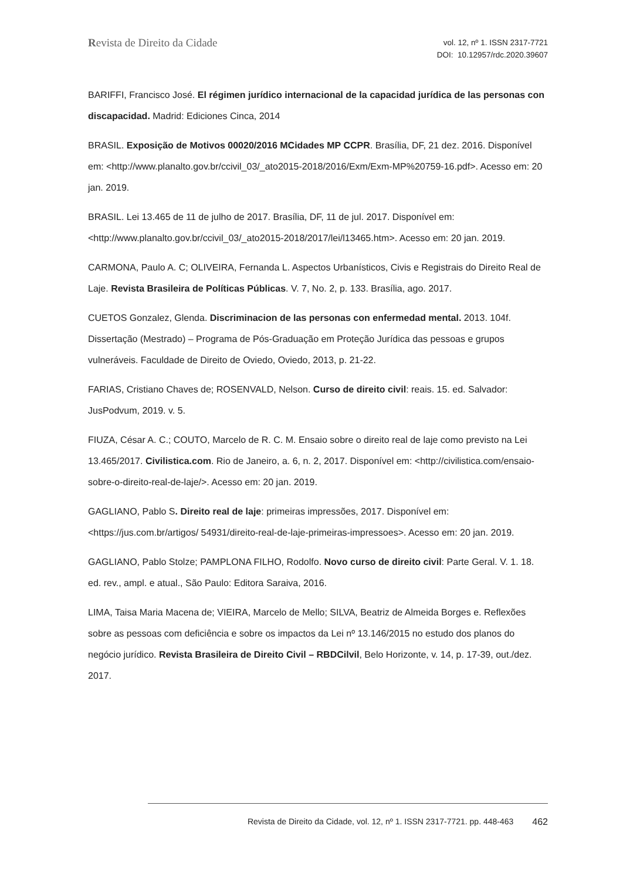Revista de Direito da Cidade
vol. 12, nº 1. ISSN 2317-7721
DOI: 10.12957/rdc.2020.39607
BARIFFI, Francisco José. El régimen jurídico internacional de la capacidad jurídica de las personas con discapacidad. Madrid: Ediciones Cinca, 2014
BRASIL. Exposição de Motivos 00020/2016 MCidades MP CCPR. Brasília, DF, 21 dez. 2016. Disponível em: <http://www.planalto.gov.br/ccivil_03/_ato2015-2018/2016/Exm/Exm-MP%20759-16.pdf>. Acesso em: 20 jan. 2019.
BRASIL. Lei 13.465 de 11 de julho de 2017. Brasília, DF, 11 de jul. 2017. Disponível em: <http://www.planalto.gov.br/ccivil_03/_ato2015-2018/2017/lei/l13465.htm>. Acesso em: 20 jan. 2019.
CARMONA, Paulo A. C; OLIVEIRA, Fernanda L. Aspectos Urbanísticos, Civis e Registrais do Direito Real de Laje. Revista Brasileira de Políticas Públicas. V. 7, No. 2, p. 133. Brasília, ago. 2017.
CUETOS Gonzalez, Glenda. Discriminacion de las personas con enfermedad mental. 2013. 104f. Dissertação (Mestrado) – Programa de Pós-Graduação em Proteção Jurídica das pessoas e grupos vulneráveis. Faculdade de Direito de Oviedo, Oviedo, 2013, p. 21-22.
FARIAS, Cristiano Chaves de; ROSENVALD, Nelson. Curso de direito civil: reais. 15. ed. Salvador: JusPodvum, 2019. v. 5.
FIUZA, César A. C.; COUTO, Marcelo de R. C. M. Ensaio sobre o direito real de laje como previsto na Lei 13.465/2017. Civilistica.com. Rio de Janeiro, a. 6, n. 2, 2017. Disponível em: <http://civilistica.com/ensaio-sobre-o-direito-real-de-laje/>. Acesso em: 20 jan. 2019.
GAGLIANO, Pablo S. Direito real de laje: primeiras impressões, 2017. Disponível em: <https://jus.com.br/artigos/ 54931/direito-real-de-laje-primeiras-impressoes>. Acesso em: 20 jan. 2019.
GAGLIANO, Pablo Stolze; PAMPLONA FILHO, Rodolfo. Novo curso de direito civil: Parte Geral. V. 1. 18. ed. rev., ampl. e atual., São Paulo: Editora Saraiva, 2016.
LIMA, Taisa Maria Macena de; VIEIRA, Marcelo de Mello; SILVA, Beatriz de Almeida Borges e. Reflexões sobre as pessoas com deficiência e sobre os impactos da Lei nº 13.146/2015 no estudo dos planos do negócio jurídico. Revista Brasileira de Direito Civil – RBDCilvil, Belo Horizonte, v. 14, p. 17-39, out./dez. 2017.
Revista de Direito da Cidade, vol. 12, nº 1. ISSN 2317-7721. pp. 448-463 462